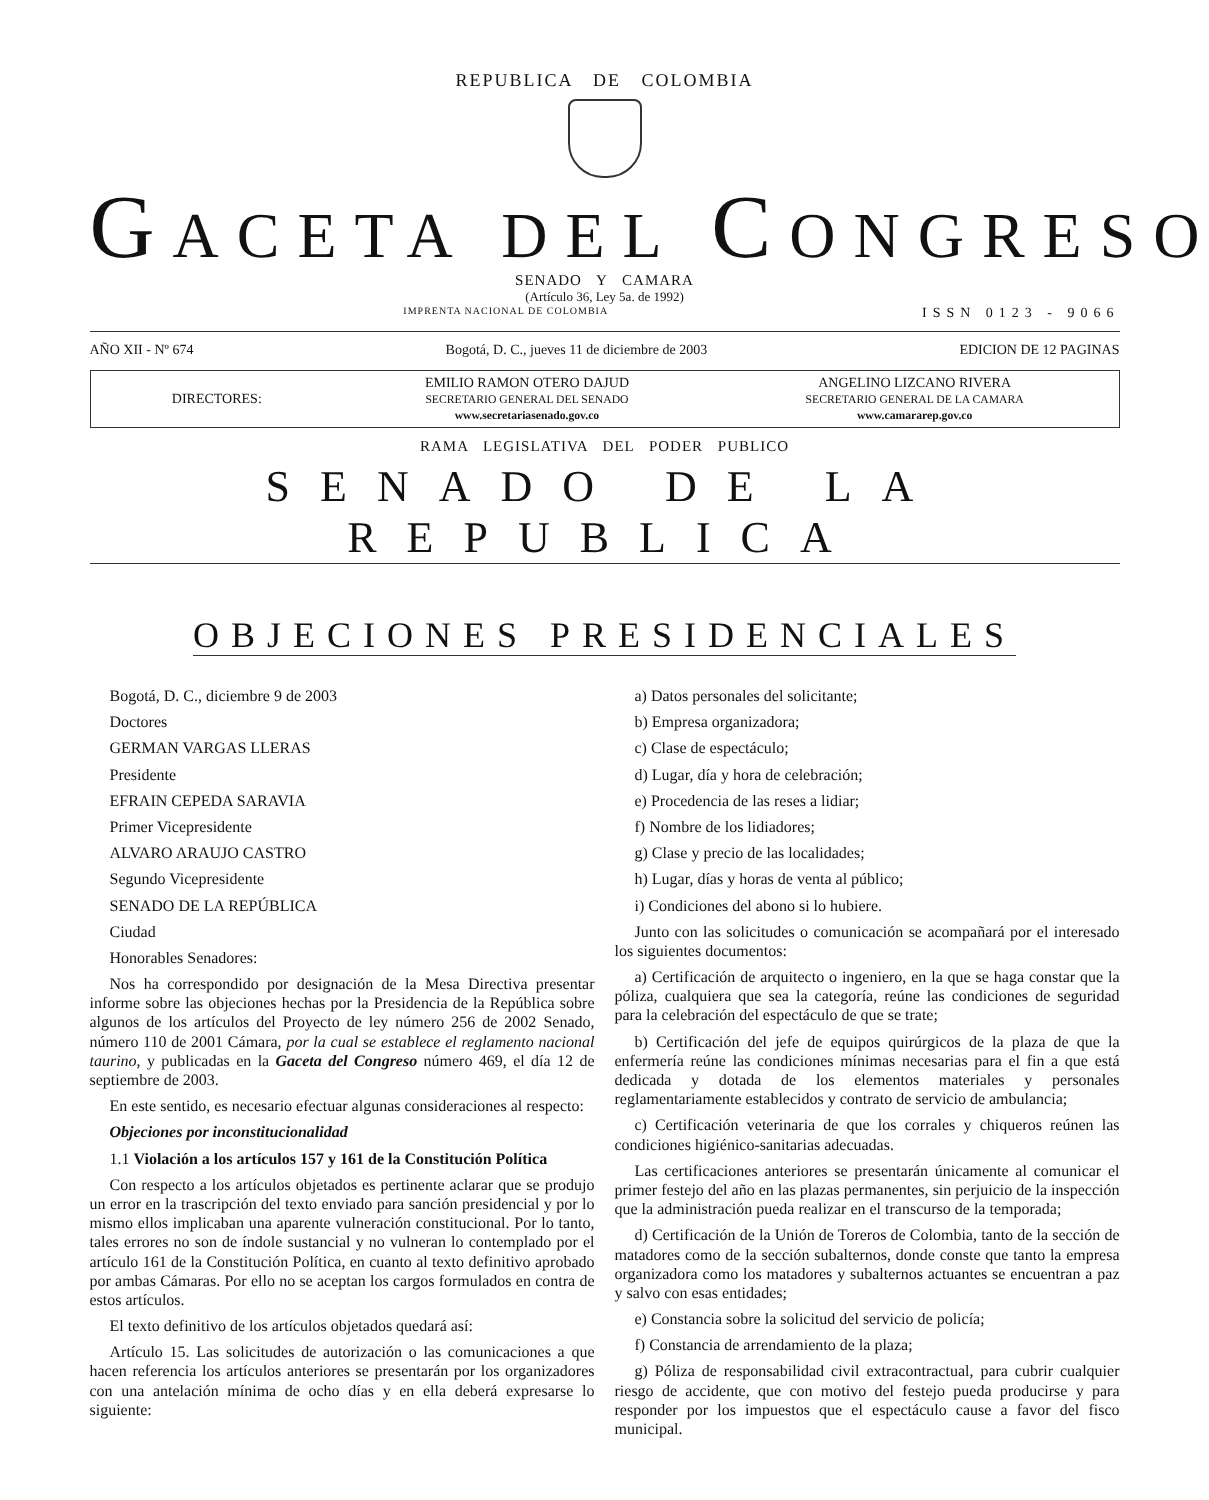REPUBLICA DE COLOMBIA
GACETA DEL CONGRESO
SENADO Y CAMARA
(Artículo 36, Ley 5a. de 1992)
IMPRENTA NACIONAL DE COLOMBIA ISSN 0123 - 9066
AÑO XII - Nº 674 Bogotá, D. C., jueves 11 de diciembre de 2003 EDICION DE 12 PAGINAS
DIRECTORES:
EMILIO RAMON OTERO DAJUD
SECRETARIO GENERAL DEL SENADO
www.secretariasenado.gov.co
ANGELINO LIZCANO RIVERA
SECRETARIO GENERAL DE LA CAMARA
www.camararep.gov.co
RAMA LEGISLATIVA DEL PODER PUBLICO
SENADO DE LA REPUBLICA
OBJECIONES PRESIDENCIALES
Bogotá, D. C., diciembre 9 de 2003
Doctores
GERMAN VARGAS LLERAS
Presidente
EFRAIN CEPEDA SARAVIA
Primer Vicepresidente
ALVARO ARAUJO CASTRO
Segundo Vicepresidente
SENADO DE LA REPÚBLICA
Ciudad
Honorables Senadores:
Nos ha correspondido por designación de la Mesa Directiva presentar informe sobre las objeciones hechas por la Presidencia de la República sobre algunos de los artículos del Proyecto de ley número 256 de 2002 Senado, número 110 de 2001 Cámara, por la cual se establece el reglamento nacional taurino, y publicadas en la Gaceta del Congreso número 469, el día 12 de septiembre de 2003.
En este sentido, es necesario efectuar algunas consideraciones al respecto:
Objeciones por inconstitucionalidad
1.1 Violación a los artículos 157 y 161 de la Constitución Política
Con respecto a los artículos objetados es pertinente aclarar que se produjo un error en la trascripción del texto enviado para sanción presidencial y por lo mismo ellos implicaban una aparente vulneración constitucional. Por lo tanto, tales errores no son de índole sustancial y no vulneran lo contemplado por el artículo 161 de la Constitución Política, en cuanto al texto definitivo aprobado por ambas Cámaras. Por ello no se aceptan los cargos formulados en contra de estos artículos.
El texto definitivo de los artículos objetados quedará así:
Artículo 15. Las solicitudes de autorización o las comunicaciones a que hacen referencia los artículos anteriores se presentarán por los organizadores con una antelación mínima de ocho días y en ella deberá expresarse lo siguiente:
a) Datos personales del solicitante;
b) Empresa organizadora;
c) Clase de espectáculo;
d) Lugar, día y hora de celebración;
e) Procedencia de las reses a lidiar;
f) Nombre de los lidiadores;
g) Clase y precio de las localidades;
h) Lugar, días y horas de venta al público;
i) Condiciones del abono si lo hubiere.
Junto con las solicitudes o comunicación se acompañará por el interesado los siguientes documentos:
a) Certificación de arquitecto o ingeniero, en la que se haga constar que la póliza, cualquiera que sea la categoría, reúne las condiciones de seguridad para la celebración del espectáculo de que se trate;
b) Certificación del jefe de equipos quirúrgicos de la plaza de que la enfermería reúne las condiciones mínimas necesarias para el fin a que está dedicada y dotada de los elementos materiales y personales reglamentariamente establecidos y contrato de servicio de ambulancia;
c) Certificación veterinaria de que los corrales y chiqueros reúnen las condiciones higiénico-sanitarias adecuadas.
Las certificaciones anteriores se presentarán únicamente al comunicar el primer festejo del año en las plazas permanentes, sin perjuicio de la inspección que la administración pueda realizar en el transcurso de la temporada;
d) Certificación de la Unión de Toreros de Colombia, tanto de la sección de matadores como de la sección subalternos, donde conste que tanto la empresa organizadora como los matadores y subalternos actuantes se encuentran a paz y salvo con esas entidades;
e) Constancia sobre la solicitud del servicio de policía;
f) Constancia de arrendamiento de la plaza;
g) Póliza de responsabilidad civil extracontractual, para cubrir cualquier riesgo de accidente, que con motivo del festejo pueda producirse y para responder por los impuestos que el espectáculo cause a favor del fisco municipal.